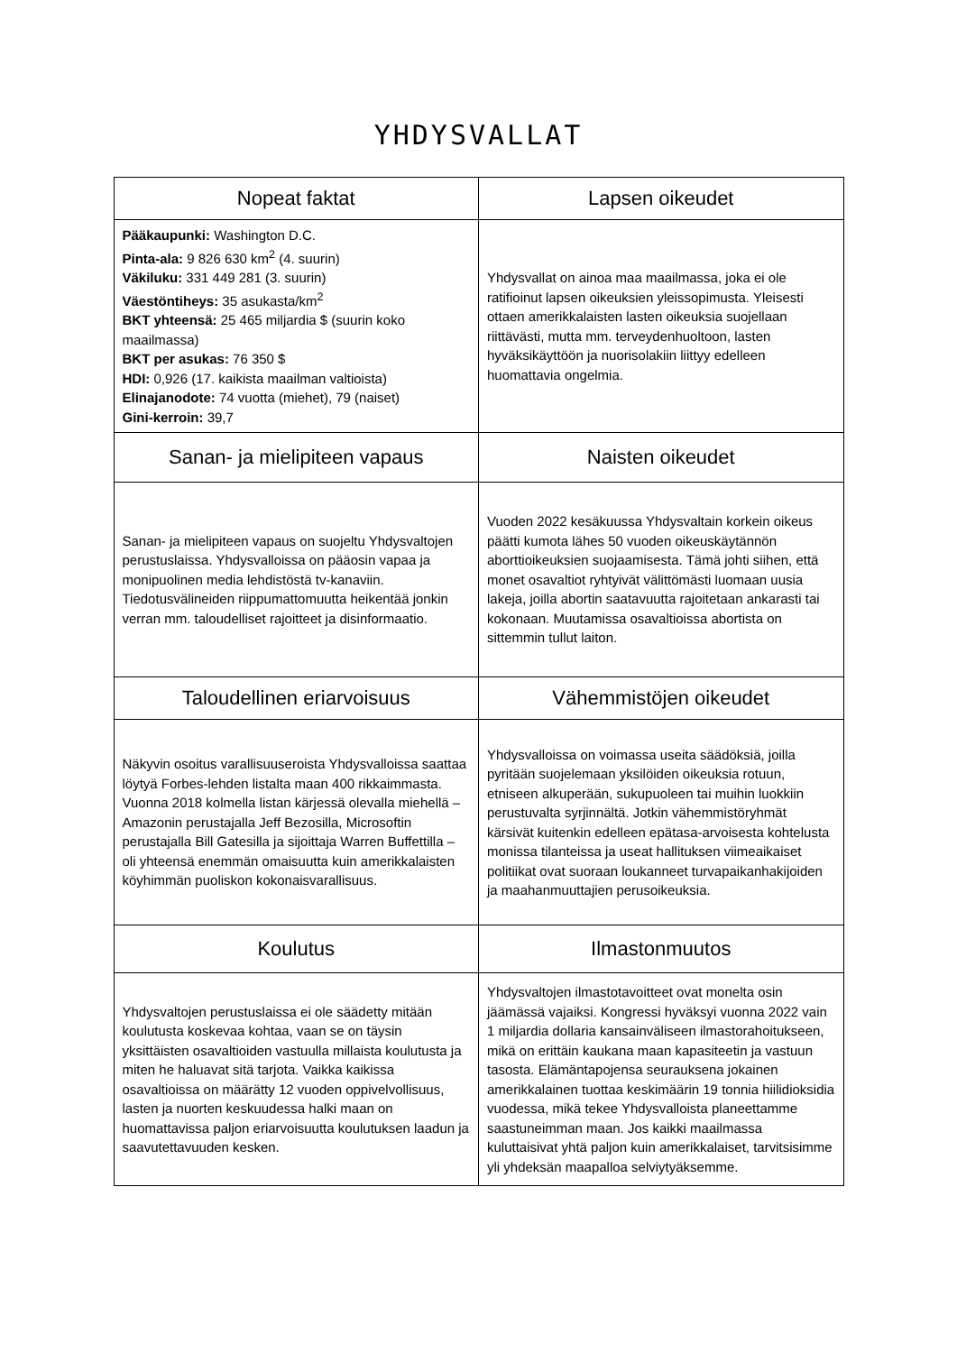YHDYSVALLAT
| Nopeat faktat | Lapsen oikeudet |
| --- | --- |
| Pääkaupunki: Washington D.C. Pinta-ala: 9 826 630 km<sup>2</sup> (4. suurin) Väkiluku: 331 449 281 (3. suurin) Väestöntiheys: 35 asukasta/km<sup>2</sup> BKT yhteensä: 25 465 miljardia $ (suurin koko maailmassa) BKT per asukas: 76 350 $ HDI: 0,926 (17. kaikista maailman valtioista) Elinajanodote: 74 vuotta (miehet), 79 (naiset) Gini-kerroin: 39,7 | Yhdysvallat on ainoa maa maailmassa, joka ei ole ratifioinut lapsen oikeuksien yleissopimusta. Yleisesti ottaen amerikkalaisten lasten oikeuksia suojellaan riittävästi, mutta mm. terveydenhuoltoon, lasten hyväksikäyttöön ja nuorisolakiin liittyy edelleen huomattavia ongelmia. |
| Sanan- ja mielipiteen vapaus | Naisten oikeudet |
| Sanan- ja mielipiteen vapaus on suojeltu Yhdysvaltojen perustuslaissa. Yhdysvalloissa on pääosin vapaa ja monipuolinen media lehdistöstä tv-kanaviin. Tiedotusvälineiden riippumattomuutta heikentää jonkin verran mm. taloudelliset rajoitteet ja disinformaatio. | Vuoden 2022 kesäkuussa Yhdysvaltain korkein oikeus päätti kumota lähes 50 vuoden oikeuskäytännön aborttioikeuksien suojaamisesta. Tämä johti siihen, että monet osavaltiot ryhtyivät välittömästi luomaan uusia lakeja, joilla abortin saatavuutta rajoitetaan ankarasti tai kokonaan. Muutamissa osavaltioissa abortista on sittemmin tullut laiton. |
| Taloudellinen eriarvoisuus | Vähemmistöjen oikeudet |
| Näkyvin osoitus varallisuuseroista Yhdysvalloissa saattaa löytyä Forbes-lehden listalta maan 400 rikkaimmasta. Vuonna 2018 kolmella listan kärjessä olevalla miehellä – Amazonin perustajalla Jeff Bezosilla, Microsoftin perustajalla Bill Gatesilla ja sijoittaja Warren Buffettilla – oli yhteensä enemmän omaisuutta kuin amerikkalaisten köyhimmän puoliskon kokonaisvarallisuus. | Yhdysvalloissa on voimassa useita säädöksiä, joilla pyritään suojelemaan yksilöiden oikeuksia rotuun, etniseen alkuperään, sukupuoleen tai muihin luokkiin perustuvalta syrjinnältä. Jotkin vähemmistöryhmät kärsivät kuitenkin edelleen epätasa-arvoisesta kohtelusta monissa tilanteissa ja useat hallituksen viimeaikaiset politiikat ovat suoraan loukanneet turvapaikanhakijoiden ja maahanmuuttajien perusoikeuksia. |
| Koulutus | Ilmastonmuutos |
| Yhdysvaltojen perustuslaissa ei ole säädetty mitään koulutusta koskevaa kohtaa, vaan se on täysin yksittäisten osavaltioiden vastuulla millaista koulutusta ja miten he haluavat sitä tarjota. Vaikka kaikissa osavaltioissa on määrätty 12 vuoden oppivelvollisuus, lasten ja nuorten keskuudessa halki maan on huomattavissa paljon eriarvoisuutta koulutuksen laadun ja saavutettavuuden kesken. | Yhdysvaltojen ilmastotavoitteet ovat monelta osin jäämässä vajaiksi. Kongressi hyväksyi vuonna 2022 vain 1 miljardia dollaria kansainväliseen ilmastorahoitukseen, mikä on erittäin kaukana maan kapasiteetin ja vastuun tasosta. Elämäntapojensa seurauksena jokainen amerikkalainen tuottaa keskimäärin 19 tonnia hiilidioksidia vuodessa, mikä tekee Yhdysvalloista planeettamme saastuneimman maan. Jos kaikki maailmassa kuluttaisivat yhtä paljon kuin amerikkalaiset, tarvitsisimme yli yhdeksän maapalloa selviytyäksemme. |